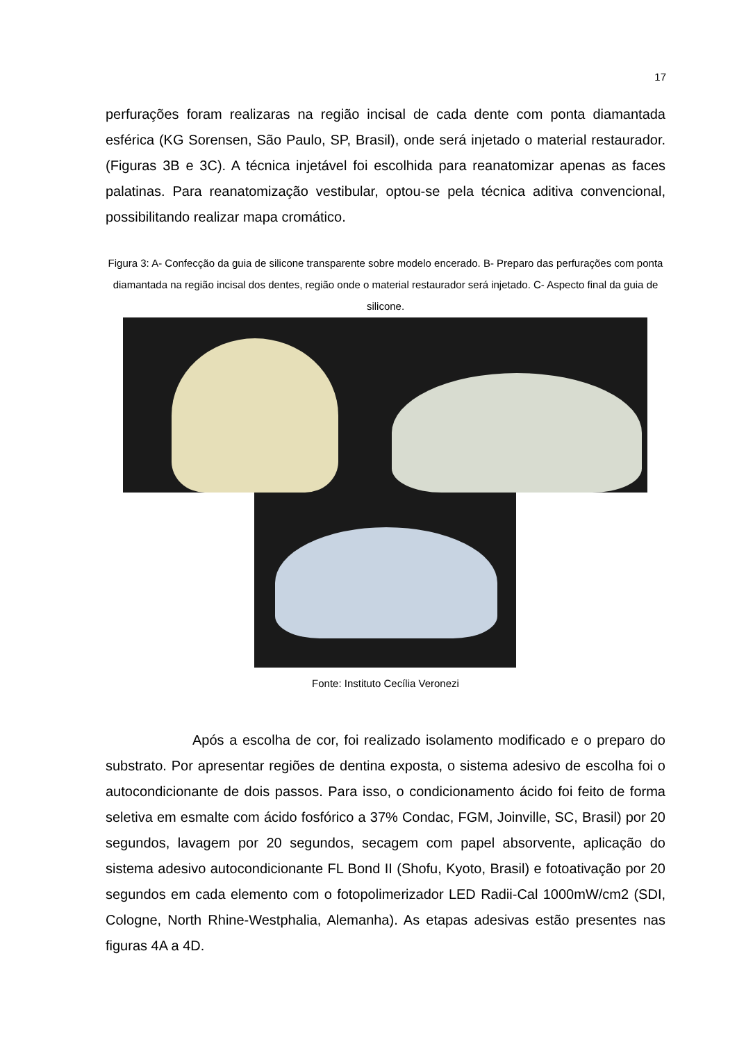17
perfurações foram realizaras na região incisal de cada dente com ponta diamantada esférica (KG Sorensen, São Paulo, SP, Brasil), onde será injetado o material restaurador. (Figuras 3B e 3C). A técnica injetável foi escolhida para reanatomizar apenas as faces palatinas. Para reanatomização vestibular, optou-se pela técnica aditiva convencional, possibilitando realizar mapa cromático.
Figura 3: A- Confecção da guia de silicone transparente sobre modelo encerado. B- Preparo das perfurações com ponta diamantada na região incisal dos dentes, região onde o material restaurador será injetado. C- Aspecto final da guia de silicone.
Fonte: Instituto Cecília Veronezi
Após a escolha de cor, foi realizado isolamento modificado e o preparo do substrato. Por apresentar regiões de dentina exposta, o sistema adesivo de escolha foi o autocondicionante de dois passos. Para isso, o condicionamento ácido foi feito de forma seletiva em esmalte com ácido fosfórico a 37% Condac, FGM, Joinville, SC, Brasil) por 20 segundos, lavagem por 20 segundos, secagem com papel absorvente, aplicação do sistema adesivo autocondicionante FL Bond II (Shofu, Kyoto, Brasil) e fotoativação por 20 segundos em cada elemento com o fotopolimerizador LED Radii-Cal 1000mW/cm2 (SDI, Cologne, North Rhine-Westphalia, Alemanha). As etapas adesivas estão presentes nas figuras 4A a 4D.